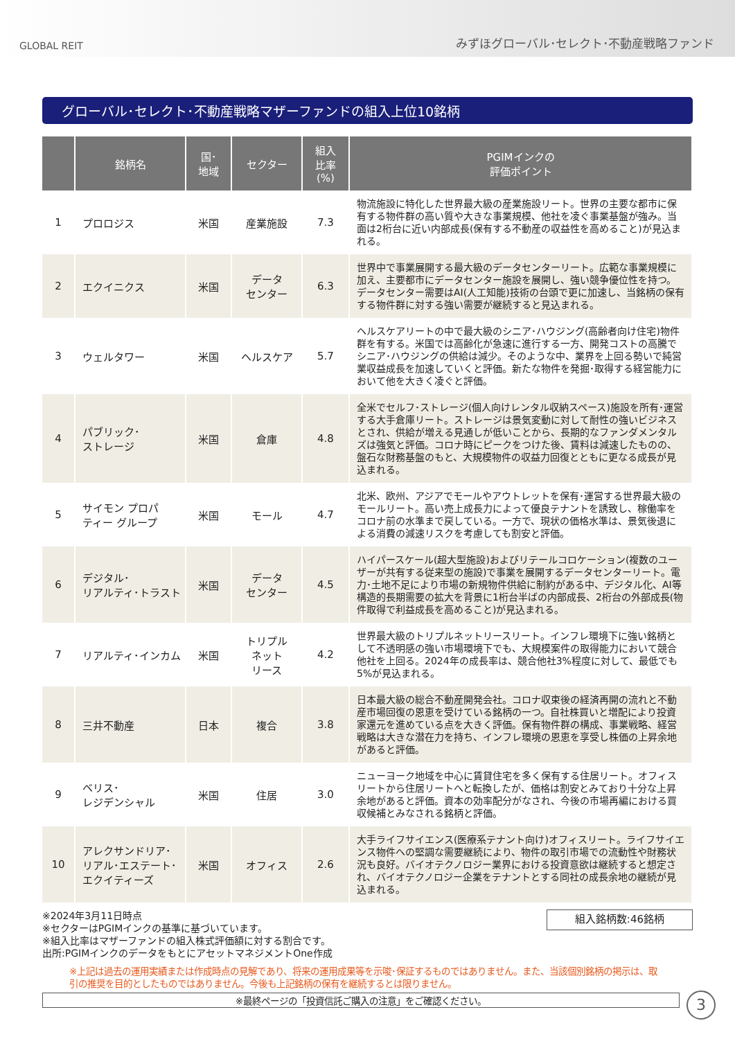GLOBAL REIT みずほグローバル･セレクト･不動産戦略ファンド
グローバル･セレクト･不動産戦略マザーファンドの組入上位10銘柄
| | 銘柄名 | 国･ 地域 | セクター | 組入 比率 (%) | PGIMインクの 評価ポイント |
| --- | --- | --- | --- | --- | --- |
| 1 | プロロジス | 米国 | 産業施設 | 7.3 | 物流施設に特化した世界最大級の産業施設リート。世界の主要な都市に保有する物件群の高い質や大きな事業規模、他社を凌ぐ事業基盤が強み。当面は2桁台に近い内部成長(保有する不動産の収益性を高めること)が見込まれる。 |
| 2 | エクイニクス | 米国 | データ センター | 6.3 | 世界中で事業展開する最大級のデータセンターリート。広範な事業規模に加え、主要都市にデータセンター施設を展開し、強い競争優位性を持つ。データセンター需要はAI(人工知能)技術の台頭で更に加速し、当銘柄の保有する物件群に対する強い需要が継続すると見込まれる。 |
| 3 | ウェルタワー | 米国 | ヘルスケア | 5.7 | ヘルスケアリートの中で最大級のシニア･ハウジング(高齢者向け住宅)物件群を有する。米国では高齢化が急速に進行する一方、開発コストの高騰でシニア･ハウジングの供給は減少。そのような中、業界を上回る勢いで純営業収益成長を加速していくと評価。新たな物件を発掘･取得する経営能力において他を大きく凌ぐと評価。 |
| 4 | パブリック･ ストレージ | 米国 | 倉庫 | 4.8 | 全米でセルフ･ストレージ(個人向けレンタル収納スペース)施設を所有･運営する大手倉庫リート。ストレージは景気変動に対して耐性の強いビジネスとされ、供給が増える見通しが低いことから、長期的なファンダメンタルズは強気と評価。コロナ時にピークをつけた後、賃料は減速したものの、盤石な財務基盤のもと、大規模物件の収益力回復とともに更なる成長が見込まれる。 |
| 5 | サイモン プロパ ティー グループ | 米国 | モール | 4.7 | 北米、欧州、アジアでモールやアウトレットを保有･運営する世界最大級のモールリート。高い売上成長力によって優良テナントを誘致し、稼働率をコロナ前の水準まで戻している。一方で、現状の価格水準は、景気後退による消費の減速リスクを考慮しても割安と評価。 |
| 6 | デジタル･ リアルティ･トラスト | 米国 | データ センター | 4.5 | ハイパースケール(超大型施設)およびリテールコロケーション(複数のユーザーが共有する従来型の施設)で事業を展開するデータセンターリート。電力･土地不足により市場の新規物件供給に制約がある中、デジタル化、AI等構造的長期需要の拡大を背景に1桁台半ばの内部成長、2桁台の外部成長(物件取得で利益成長を高めること)が見込まれる。 |
| 7 | リアルティ･インカム | 米国 | トリプル ネット リース | 4.2 | 世界最大級のトリプルネットリースリート。インフレ環境下に強い銘柄として不透明感の強い市場環境下でも、大規模案件の取得能力において競合他社を上回る。2024年の成長率は、競合他社3%程度に対して、最低でも5%が見込まれる。 |
| 8 | 三井不動産 | 日本 | 複合 | 3.8 | 日本最大級の総合不動産開発会社。コロナ収束後の経済再開の流れと不動産市場回復の恩恵を受けている銘柄の一つ。自社株買いと増配により投資家還元を進めている点を大きく評価。保有物件群の構成、事業戦略、経営戦略は大きな潜在力を持ち、インフレ環境の恩恵を享受し株価の上昇余地があると評価。 |
| 9 | ベリス･ レジデンシャル | 米国 | 住居 | 3.0 | ニューヨーク地域を中心に賃貸住宅を多く保有する住居リート。オフィスリートから住居リートへと転換したが、価格は割安とみており十分な上昇余地があると評価。資本の効率配分がなされ、今後の市場再編における買収候補とみなされる銘柄と評価。 |
| 10 | アレクサンドリア･ リアル･エステート･ エクイティーズ | 米国 | オフィス | 2.6 | 大手ライフサイエンス(医療系テナント向け)オフィスリート。ライフサイエンス物件への堅調な需要継続により、物件の取引市場での流動性や財務状況も良好。バイオテクノロジー業界における投資意欲は継続すると想定され、バイオテクノロジー企業をテナントとする同社の成長余地の継続が見込まれる。 |
※2024年3月11日時点
※セクターはPGIMインクの基準に基づいています。
※組入比率はマザーファンドの組入株式評価額に対する割合です。
出所:PGIMインクのデータをもとにアセットマネジメントOne作成
組入銘柄数:46銘柄
※上記は過去の運用実績または作成時点の見解であり、将来の運用成果等を示唆･保証するものではありません。また、当該個別銘柄の掲示は、取引の推奨を目的としたものではありません。今後も上記銘柄の保有を継続するとは限りません。
※最終ページの「投資信託ご購入の注意」をご確認ください。
3